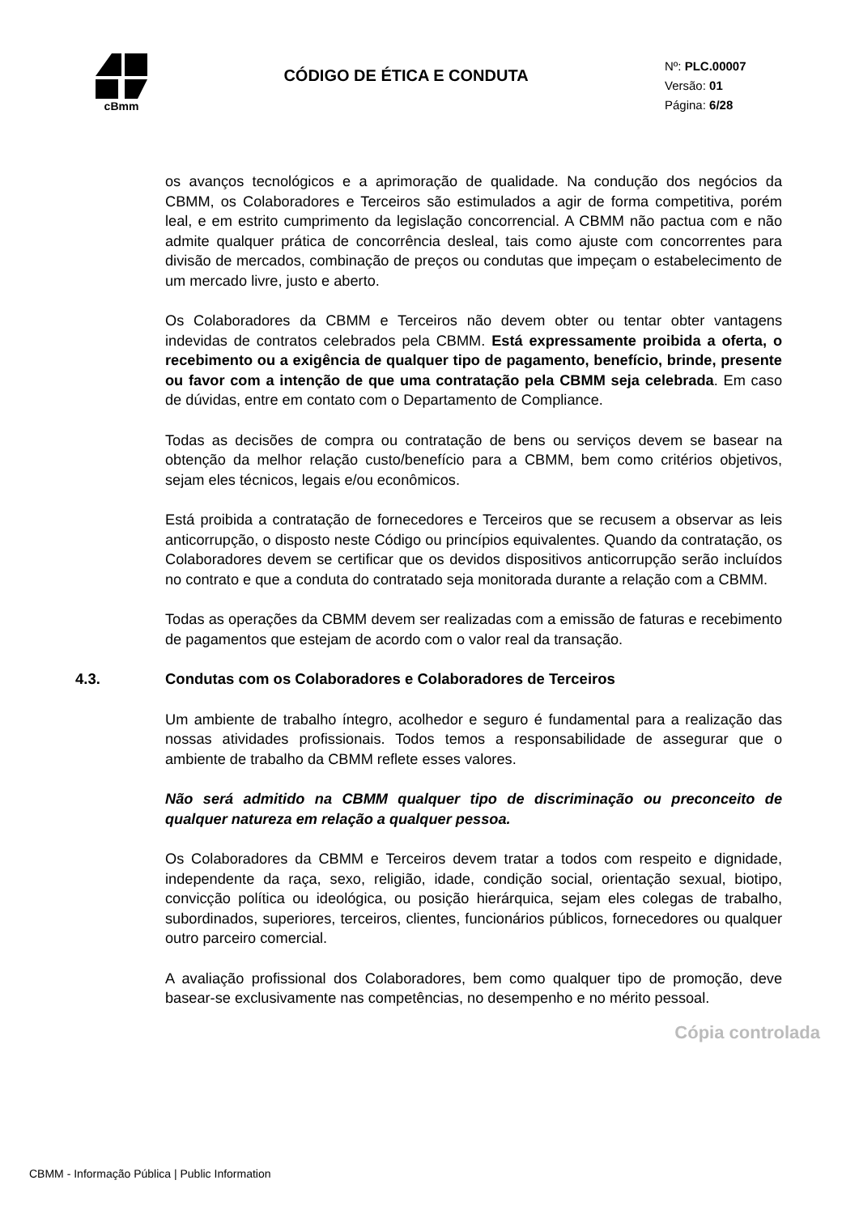cBmm
CÓDIGO DE ÉTICA E CONDUTA
Nº: PLC.00007
Versão: 01
Página: 6/28
os avanços tecnológicos e a aprimoração de qualidade. Na condução dos negócios da CBMM, os Colaboradores e Terceiros são estimulados a agir de forma competitiva, porém leal, e em estrito cumprimento da legislação concorrencial. A CBMM não pactua com e não admite qualquer prática de concorrência desleal, tais como ajuste com concorrentes para divisão de mercados, combinação de preços ou condutas que impeçam o estabelecimento de um mercado livre, justo e aberto.
Os Colaboradores da CBMM e Terceiros não devem obter ou tentar obter vantagens indevidas de contratos celebrados pela CBMM. Está expressamente proibida a oferta, o recebimento ou a exigência de qualquer tipo de pagamento, benefício, brinde, presente ou favor com a intenção de que uma contratação pela CBMM seja celebrada. Em caso de dúvidas, entre em contato com o Departamento de Compliance.
Todas as decisões de compra ou contratação de bens ou serviços devem se basear na obtenção da melhor relação custo/benefício para a CBMM, bem como critérios objetivos, sejam eles técnicos, legais e/ou econômicos.
Está proibida a contratação de fornecedores e Terceiros que se recusem a observar as leis anticorrupção, o disposto neste Código ou princípios equivalentes. Quando da contratação, os Colaboradores devem se certificar que os devidos dispositivos anticorrupção serão incluídos no contrato e que a conduta do contratado seja monitorada durante a relação com a CBMM.
Todas as operações da CBMM devem ser realizadas com a emissão de faturas e recebimento de pagamentos que estejam de acordo com o valor real da transação.
4.3. Condutas com os Colaboradores e Colaboradores de Terceiros
Um ambiente de trabalho íntegro, acolhedor e seguro é fundamental para a realização das nossas atividades profissionais. Todos temos a responsabilidade de assegurar que o ambiente de trabalho da CBMM reflete esses valores.
Não será admitido na CBMM qualquer tipo de discriminação ou preconceito de qualquer natureza em relação a qualquer pessoa.
Os Colaboradores da CBMM e Terceiros devem tratar a todos com respeito e dignidade, independente da raça, sexo, religião, idade, condição social, orientação sexual, biotipo, convicção política ou ideológica, ou posição hierárquica, sejam eles colegas de trabalho, subordinados, superiores, terceiros, clientes, funcionários públicos, fornecedores ou qualquer outro parceiro comercial.
A avaliação profissional dos Colaboradores, bem como qualquer tipo de promoção, deve basear-se exclusivamente nas competências, no desempenho e no mérito pessoal.
Cópia controlada
CBMM - Informação Pública | Public Information